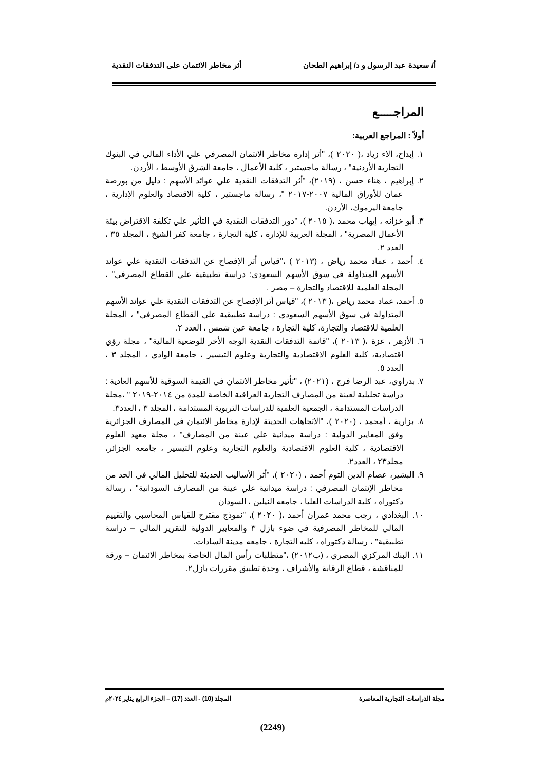أ/ سعيدة عبد الرسول و د/ إبراهيم الطحان أثر مخاطر الائتمان على التدفقات النقدية
المراجـــــع
أولاً : المراجع العربية:
١. إبداح، الاء زياد ،( ٢٠٢٠ )، "أثر إدارة مخاطر الائتمان المصرفي علي الأداء المالي في البنوك التجارية الأردنية" ، رسالة ماجستير ، كلية الأعمال ، جامعة الشرق الأوسط ، الأردن.
٢. إبراهيم ، هناء حسن ، (٢٠١٩)، "أثر التدفقات النقدية علي عوائد الأسهم : دليل من بورصة عمان للأوراق المالية ٢٠٠٧-٢٠١٧ "، رسالة ماجستير ، كلية الاقتصاد والعلوم الإدارية ، جامعة اليرموك، الأردن.
٣. أبو خزانه ، إيهاب محمد ،( ٢٠١٥ )، "دور التدفقات النقدية في التأثير علي تكلفة الاقتراض بيئة الأعمال المصرية" ، المجلة العربية للإدارة ، كلية التجارة ، جامعة كفر الشيخ ، المجلد ٣٥ ، العدد ٢.
٤. أحمد ، عماد محمد رياض ، (٢٠١٣ ) ،"قياس أثر الإفصاح عن التدفقات النقدية علي عوائد الأسهم المتداولة في سوق الأسهم السعودي: دراسة تطبيقية علي القطاع المصرفي" ، المجلة العلمية للاقتصاد والتجارة – مصر .
٥. أحمد، عماد محمد رياض ،( ٢٠١٣ )، "قياس أثر الإفصاح عن التدفقات النقدية علي عوائد الأسهم المتداولة في سوق الأسهم السعودي : دراسة تطبيقية علي القطاع المصرفي" ، المجلة العلمية للاقتصاد والتجارة، كلية التجارة ، جامعة عين شمس ، العدد ٢.
٦. الأزهر ، عزة ،( ٢٠١٣ )، "قائمة التدفقات النقدية الوجه الأخر للوضعية المالية" ، مجلة رؤي اقتصادية، كلية العلوم الاقتصادية والتجارية وعلوم التيسير ، جامعة الوادي ، المجلد ٣ ، العدد ٥.
٧. بدراوي، عبد الرضا فرج ، (٢٠٢١) ، "تأثير مخاطر الائتمان في القيمة السوقية للأسهم العادية : دراسة تحليلية لعينة من المصارف التجارية العراقية الخاصة للمدة من ٢٠١٤-٢٠١٩ " ،مجلة الدراسات المستدامة ، الجمعية العلمية للدراسات التربوية المستدامة ، المجلد ٣ ، العدد٣.
٨. بزارية ، أمحمد ، (٢٠٢٠ )، "الاتجاهات الحديثة لإدارة مخاطر الائتمان في المصارف الجزائرية وفق المعايير الدولية : دراسة ميدانية علي عينة من المصارف" ، مجلة معهد العلوم الاقتصادية ، كلية العلوم الاقتصادية والعلوم التجارية وعلوم التيسير ، جامعه الجزائر، مجلد٢٣ ، العدد٢.
٩. البشير، عصام الدين التوم أحمد ، (٢٠٢٠ )، "أثر الأساليب الحديثة للتحليل المالي في الحد من مخاطر الإئتمان المصرفي : دراسة ميدانية علي عينة من المصارف السودانية" ، رسالة دكتوراه ، كلية الدراسات العليا ، جامعه النيلين ، السودان
١٠. البغدادي ، رجب محمد عمران أحمد ،( ٢٠٢٠ )، "نموذج مقترح للقياس المحاسبي والتقييم المالي للمخاطر المصرفية في ضوء بازل ٣ والمعايير الدولية للتقرير المالي – دراسة تطبيقية" ، رسالة دكتوراه ، كليه التجارة ، جامعه مدينة السادات.
١١. البنك المركزي المصري ، (ب٢٠١٢) ،"متطلبات رأس المال الخاصة بمخاطر الائتمان – ورقة للمناقشة ، قطاع الرقابة والأشراف ، وحدة تطبيق مقررات بازل٢.
مجلة الدراسات التجارية المعاصرة المجلد (10) - العدد (17) – الجزء الرابع يناير ٢٠٢٤م
(2249)